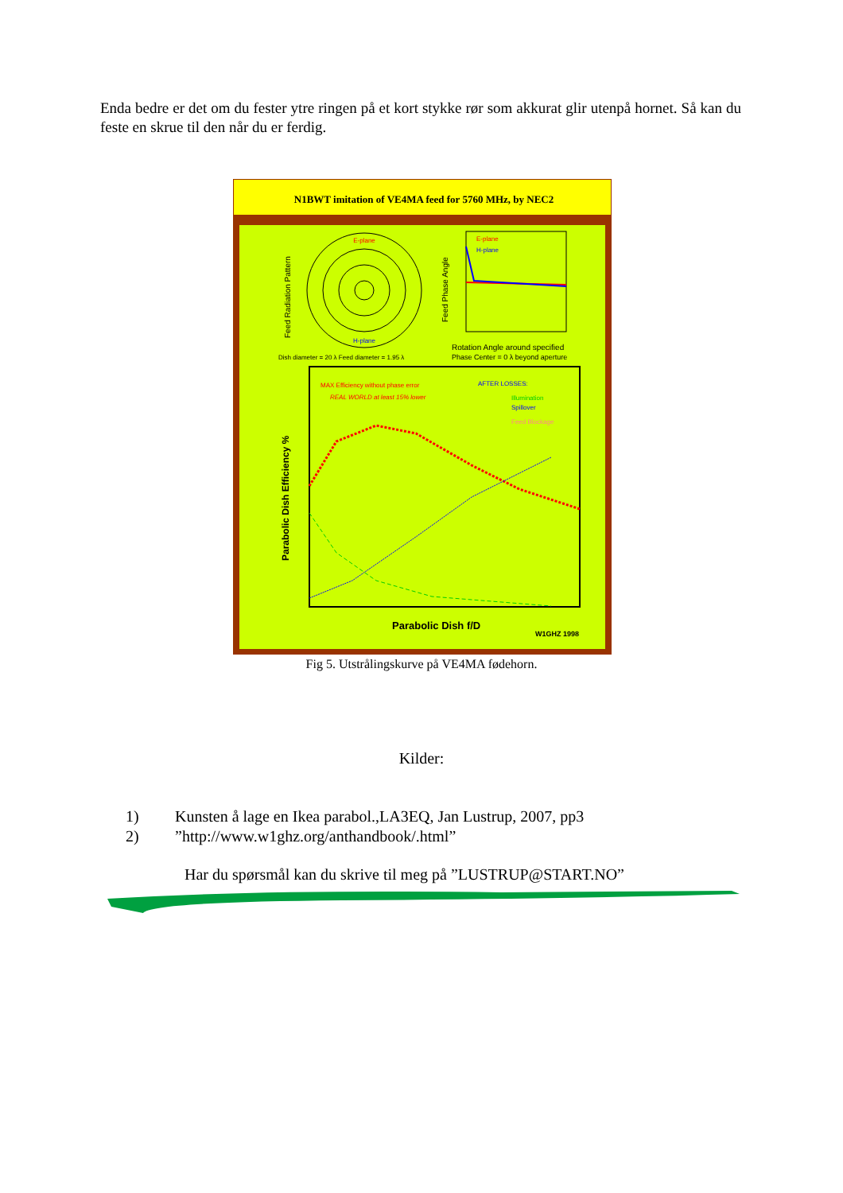Enda bedre er det om du fester ytre ringen på et kort stykke rør som akkurat glir utenpå hornet. Så kan du feste en skrue til den når du er ferdig.
N1BWT imitation of VE4MA feed for 5760 MHz, by NEC2
E-plane
H-plane
Feed Radiation Pattern
E-plane
H-plane
Feed Phase Angle
Rotation Angle around specified
Phase Center = 0 λ beyond aperture
Dish diameter = 20 λ Feed diameter = 1.95 λ
MAX Efficiency without phase error
REAL WORLD at least 15% lower
AFTER LOSSES:
Illumination
Spillover
Feed Blockage
Parabolic Dish Efficiency %
Parabolic Dish f/D
W1GHZ 1998
Fig 5. Utstrålingskurve på VE4MA fødehorn.
Kilder:
1) Kunsten å lage en Ikea parabol.,LA3EQ, Jan Lustrup, 2007, pp3
2)”http://www.w1ghz.org/anthandbook/.html”
Har du spørsmål kan du skrive til meg på ”LUSTRUP@START.NO”